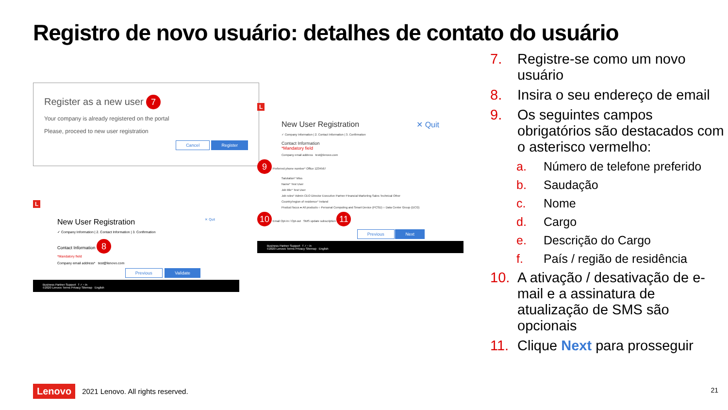Registro de novo usuário: detalhes de contato do usuário
Register as a new user 7
Your company is already registered on the portal
Please, proceed to new user registration
Cancel Register
L
New User Registration ✕ Quit
✓ Company Information | 2. Contact Information | 3. Confirmation
Contact Information 8
*Mandatory field
Company email address* test@lenovo.com
Previous Validate
Business Partner Support f ✓ ▫ in
©2020 Lenovo Terms Privacy Sitemap English
L
New User Registration ✕ Quit
✓ Company Information | 2. Contact Information | 3. Confirmation
Contact Information
*Mandatory field
Company email address test@lenovo.com
9 Preferred phone number* Office 1234567
Salutation* Miss
Name* Test User
Job title* Test User
Job roles* Admin CEO Director Executive Partner Financial Marketing Sales Technical Other
Country/region of residence* Ireland
Product focus ● All products ○ Personal Computing and Smart Device (PCSD) ○ Data Center Group (DCG)
10 Email Opt-In / Opt-out SMS update subscription 11
Previous Next
Business Partner Support f ✓ ▫ in
©2020 Lenovo Terms Privacy Sitemap English
7. Registre-se como um novo usuário
8. Insira o seu endereço de email
9. Os seguintes campos obrigatórios são destacados com o asterisco vermelho:
a. Número de telefone preferido
b. Saudação
c. Nome
d. Cargo
e. Descrição do Cargo
f. País / região de residência
10. A ativação / desativação de e-mail e a assinatura de atualização de SMS são opcionais
11. Clique Next para prosseguir
Lenovo 2021 Lenovo. All rights reserved.
21